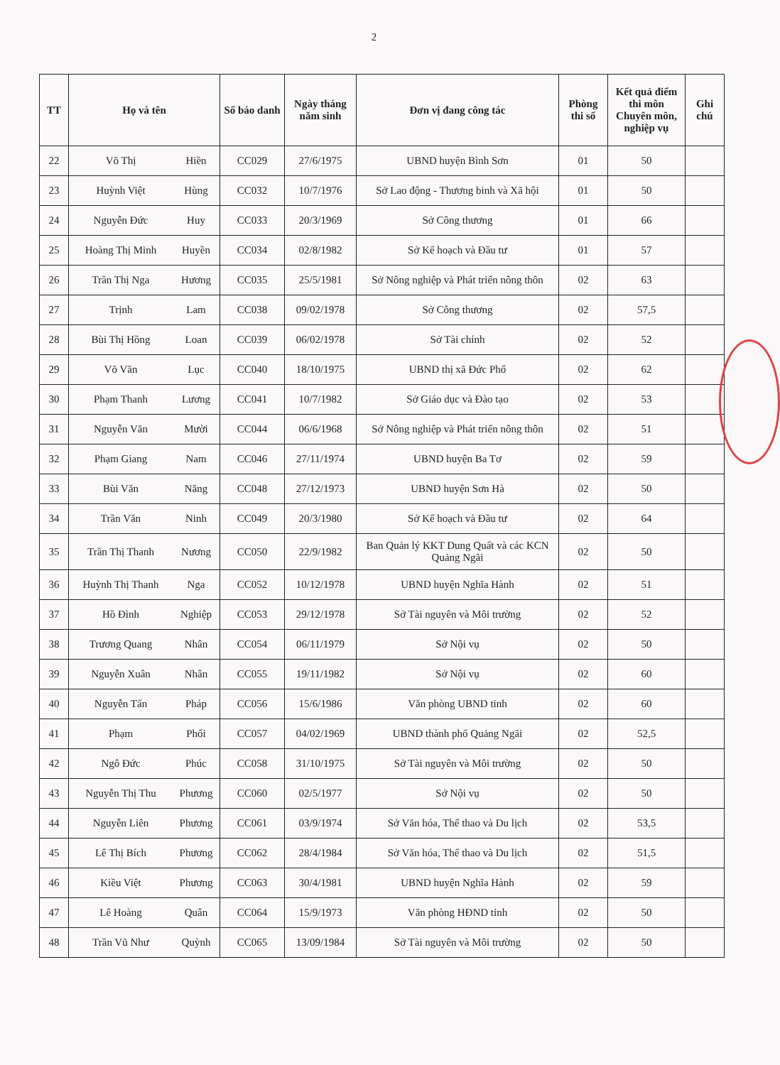2
| TT | Họ và tên | | Số báo danh | Ngày tháng năm sinh | Đơn vị đang công tác | Phòng thi số | Kết quả điểm thi môn Chuyên môn, nghiệp vụ | Ghi chú |
| --- | --- | --- | --- | --- | --- | --- | --- | --- |
| 22 | Võ Thị | Hiền | CC029 | 27/6/1975 | UBND huyện Bình Sơn | 01 | 50 | |
| 23 | Huỳnh Việt | Hùng | CC032 | 10/7/1976 | Sở Lao động - Thương binh và Xã hội | 01 | 50 | |
| 24 | Nguyễn Đức | Huy | CC033 | 20/3/1969 | Sở Công thương | 01 | 66 | |
| 25 | Hoàng Thị Minh | Huyền | CC034 | 02/8/1982 | Sở Kế hoạch và Đầu tư | 01 | 57 | |
| 26 | Trần Thị Nga | Hương | CC035 | 25/5/1981 | Sở Nông nghiệp và Phát triển nông thôn | 02 | 63 | |
| 27 | Trịnh | Lam | CC038 | 09/02/1978 | Sở Công thương | 02 | 57,5 | |
| 28 | Bùi Thị Hồng | Loan | CC039 | 06/02/1978 | Sở Tài chính | 02 | 52 | |
| 29 | Võ Văn | Lục | CC040 | 18/10/1975 | UBND thị xã Đức Phổ | 02 | 62 | |
| 30 | Phạm Thanh | Lương | CC041 | 10/7/1982 | Sở Giáo dục và Đào tạo | 02 | 53 | |
| 31 | Nguyễn Văn | Mười | CC044 | 06/6/1968 | Sở Nông nghiệp và Phát triển nông thôn | 02 | 51 | |
| 32 | Phạm Giang | Nam | CC046 | 27/11/1974 | UBND huyện Ba Tơ | 02 | 59 | |
| 33 | Bùi Văn | Năng | CC048 | 27/12/1973 | UBND huyện Sơn Hà | 02 | 50 | |
| 34 | Trần Văn | Ninh | CC049 | 20/3/1980 | Sở Kế hoạch và Đầu tư | 02 | 64 | |
| 35 | Trần Thị Thanh | Nương | CC050 | 22/9/1982 | Ban Quản lý KKT Dung Quất và các KCN Quảng Ngãi | 02 | 50 | |
| 36 | Huỳnh Thị Thanh | Nga | CC052 | 10/12/1978 | UBND huyện Nghĩa Hành | 02 | 51 | |
| 37 | Hồ Đình | Nghiệp | CC053 | 29/12/1978 | Sở Tài nguyên và Môi trường | 02 | 52 | |
| 38 | Trương Quang | Nhân | CC054 | 06/11/1979 | Sở Nội vụ | 02 | 50 | |
| 39 | Nguyễn Xuân | Nhân | CC055 | 19/11/1982 | Sở Nội vụ | 02 | 60 | |
| 40 | Nguyễn Tấn | Pháp | CC056 | 15/6/1986 | Văn phòng UBND tỉnh | 02 | 60 | |
| 41 | Phạm | Phối | CC057 | 04/02/1969 | UBND thành phố Quảng Ngãi | 02 | 52,5 | |
| 42 | Ngô Đức | Phúc | CC058 | 31/10/1975 | Sở Tài nguyên và Môi trường | 02 | 50 | |
| 43 | Nguyễn Thị Thu | Phương | CC060 | 02/5/1977 | Sở Nội vụ | 02 | 50 | |
| 44 | Nguyễn Liên | Phương | CC061 | 03/9/1974 | Sở Văn hóa, Thể thao và Du lịch | 02 | 53,5 | |
| 45 | Lê Thị Bích | Phương | CC062 | 28/4/1984 | Sở Văn hóa, Thể thao và Du lịch | 02 | 51,5 | |
| 46 | Kiều Việt | Phương | CC063 | 30/4/1981 | UBND huyện Nghĩa Hành | 02 | 59 | |
| 47 | Lê Hoàng | Quân | CC064 | 15/9/1973 | Văn phòng HĐND tỉnh | 02 | 50 | |
| 48 | Trần Vũ Như | Quỳnh | CC065 | 13/09/1984 | Sở Tài nguyên và Môi trường | 02 | 50 | |